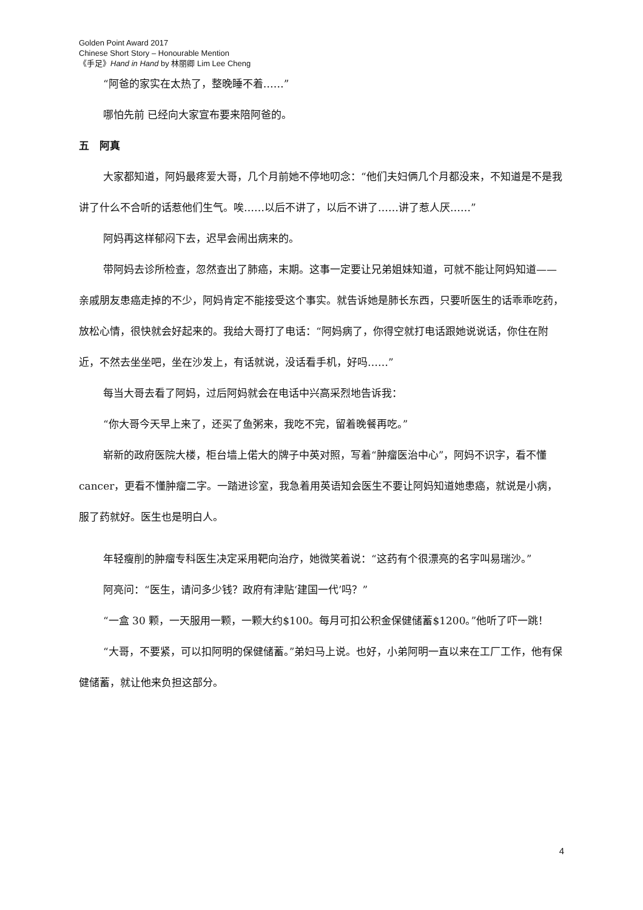Golden Point Award 2017
Chinese Short Story – Honourable Mention
《手足》Hand in Hand by 林丽卿 Lim Lee Cheng
“阿爸的家实在太热了，整晚睡不着……”
哪怕先前 已经向大家宣布要来陪阿爸的。
五　阿真
大家都知道，阿妈最疼爱大哥，几个月前她不停地叨念：“他们夫妇俩几个月都没来，不知道是不是我讲了什么不合听的话惹他们生气。唉……以后不讲了，以后不讲了……讲了惹人厌……”
阿妈再这样郁闷下去，迟早会闹出病来的。
带阿妈去诊所检查，忽然查出了肺癌，末期。这事一定要让兄弟姐妹知道，可就不能让阿妈知道——亲戚朋友患癌走掉的不少，阿妈肯定不能接受这个事实。就告诉她是肺长东西，只要听医生的话乖乖吃药，放松心情，很快就会好起来的。我给大哥打了电话：“阿妈病了，你得空就打电话跟她说说话，你住在附近，不然去坐坐吧，坐在沙发上，有话就说，没话看手机，好吗……”
每当大哥去看了阿妈，过后阿妈就会在电话中兴高采烈地告诉我：
“你大哥今天早上来了，还买了鱼粥来，我吃不完，留着晚餐再吃。”
崭新的政府医院大楼，柜台墙上偌大的牌子中英对照，写着“肿瘤医治中心”，阿妈不识字，看不懂 cancer，更看不懂肿瘤二字。一踏进诊室，我急着用英语知会医生不要让阿妈知道她患癌，就说是小病，服了药就好。医生也是明白人。
年轻瘦削的肿瘤专科医生决定采用靶向治疗，她微笑着说：“这药有个很漂亮的名字叫易瑞沙。”
阿亮问：“医生，请问多少钱？政府有津贴‘建国一代’吗？”
“一盒 30 颗，一天服用一颗，一颗大约$100。每月可扣公积金保健储蓄$1200。”他听了吓一跳！
“大哥，不要紧，可以扣阿明的保健储蓄。”弟妇马上说。也好，小弟阿明一直以来在工厂工作，他有保健储蓄，就让他来负担这部分。
4